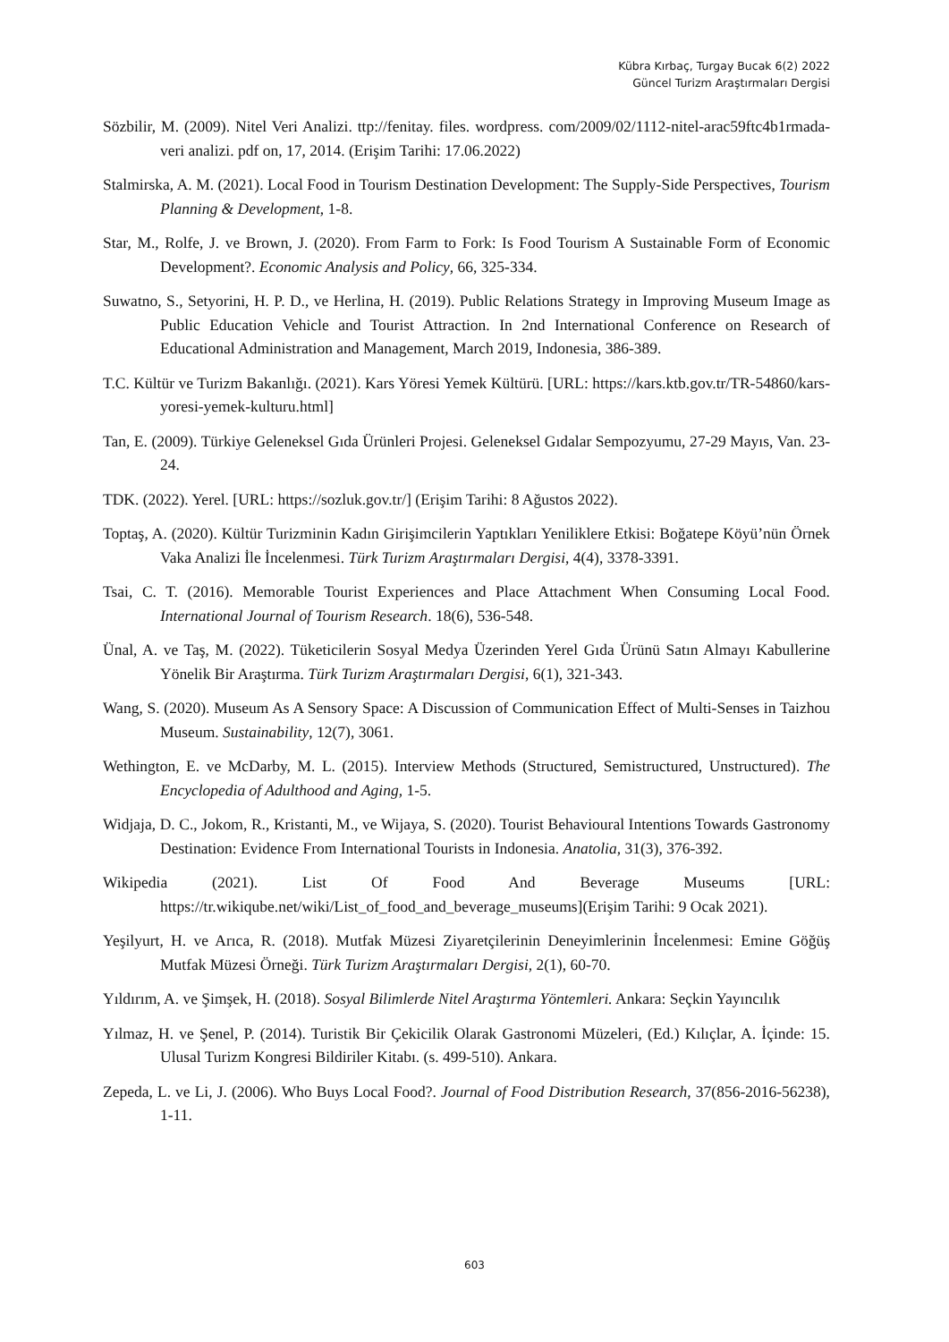Kübra Kırbaç, Turgay Bucak 6(2) 2022
Güncel Turizm Araştırmaları Dergisi
Sözbilir, M. (2009). Nitel Veri Analizi. ttp://fenitay. files. wordpress. com/2009/02/1112-nitel-arac59ftc4b1rmada-veri analizi. pdf on, 17, 2014. (Erişim Tarihi: 17.06.2022)
Stalmirska, A. M. (2021). Local Food in Tourism Destination Development: The Supply-Side Perspectives, Tourism Planning & Development, 1-8.
Star, M., Rolfe, J. ve Brown, J. (2020). From Farm to Fork: Is Food Tourism A Sustainable Form of Economic Development?. Economic Analysis and Policy, 66, 325-334.
Suwatno, S., Setyorini, H. P. D., ve Herlina, H. (2019). Public Relations Strategy in Improving Museum Image as Public Education Vehicle and Tourist Attraction. In 2nd International Conference on Research of Educational Administration and Management, March 2019, Indonesia, 386-389.
T.C. Kültür ve Turizm Bakanlığı. (2021). Kars Yöresi Yemek Kültürü. [URL: https://kars.ktb.gov.tr/TR-54860/kars-yoresi-yemek-kulturu.html]
Tan, E. (2009). Türkiye Geleneksel Gıda Ürünleri Projesi. Geleneksel Gıdalar Sempozyumu, 27-29 Mayıs, Van. 23-24.
TDK. (2022). Yerel. [URL: https://sozluk.gov.tr/] (Erişim Tarihi: 8 Ağustos 2022).
Toptaş, A. (2020). Kültür Turizminin Kadın Girişimcilerin Yaptıkları Yeniliklere Etkisi: Boğatepe Köyü’nün Örnek Vaka Analizi İle İncelenmesi. Türk Turizm Araştırmaları Dergisi, 4(4), 3378-3391.
Tsai, C. T. (2016). Memorable Tourist Experiences and Place Attachment When Consuming Local Food. International Journal of Tourism Research. 18(6), 536-548.
Ünal, A. ve Taş, M. (2022). Tüketicilerin Sosyal Medya Üzerinden Yerel Gıda Ürünü Satın Almayı Kabullerine Yönelik Bir Araştırma. Türk Turizm Araştırmaları Dergisi, 6(1), 321-343.
Wang, S. (2020). Museum As A Sensory Space: A Discussion of Communication Effect of Multi-Senses in Taizhou Museum. Sustainability, 12(7), 3061.
Wethington, E. ve McDarby, M. L. (2015). Interview Methods (Structured, Semistructured, Unstructured). The Encyclopedia of Adulthood and Aging, 1-5.
Widjaja, D. C., Jokom, R., Kristanti, M., ve Wijaya, S. (2020). Tourist Behavioural Intentions Towards Gastronomy Destination: Evidence From International Tourists in Indonesia. Anatolia, 31(3), 376-392.
Wikipedia (2021). List Of Food And Beverage Museums [URL: https://tr.wikiqube.net/wiki/List_of_food_and_beverage_museums](Erişim Tarihi: 9 Ocak 2021).
Yeşilyurt, H. ve Arıca, R. (2018). Mutfak Müzesi Ziyaretçilerinin Deneyimlerinin İncelenmesi: Emine Göğüş Mutfak Müzesi Örneği. Türk Turizm Araştırmaları Dergisi, 2(1), 60-70.
Yıldırım, A. ve Şimşek, H. (2018). Sosyal Bilimlerde Nitel Araştırma Yöntemleri. Ankara: Seçkin Yayıncılık
Yılmaz, H. ve Şenel, P. (2014). Turistik Bir Çekicilik Olarak Gastronomi Müzeleri, (Ed.) Kılıçlar, A. İçinde: 15. Ulusal Turizm Kongresi Bildiriler Kitabı. (s. 499-510). Ankara.
Zepeda, L. ve Li, J. (2006). Who Buys Local Food?. Journal of Food Distribution Research, 37(856-2016-56238), 1-11.
603